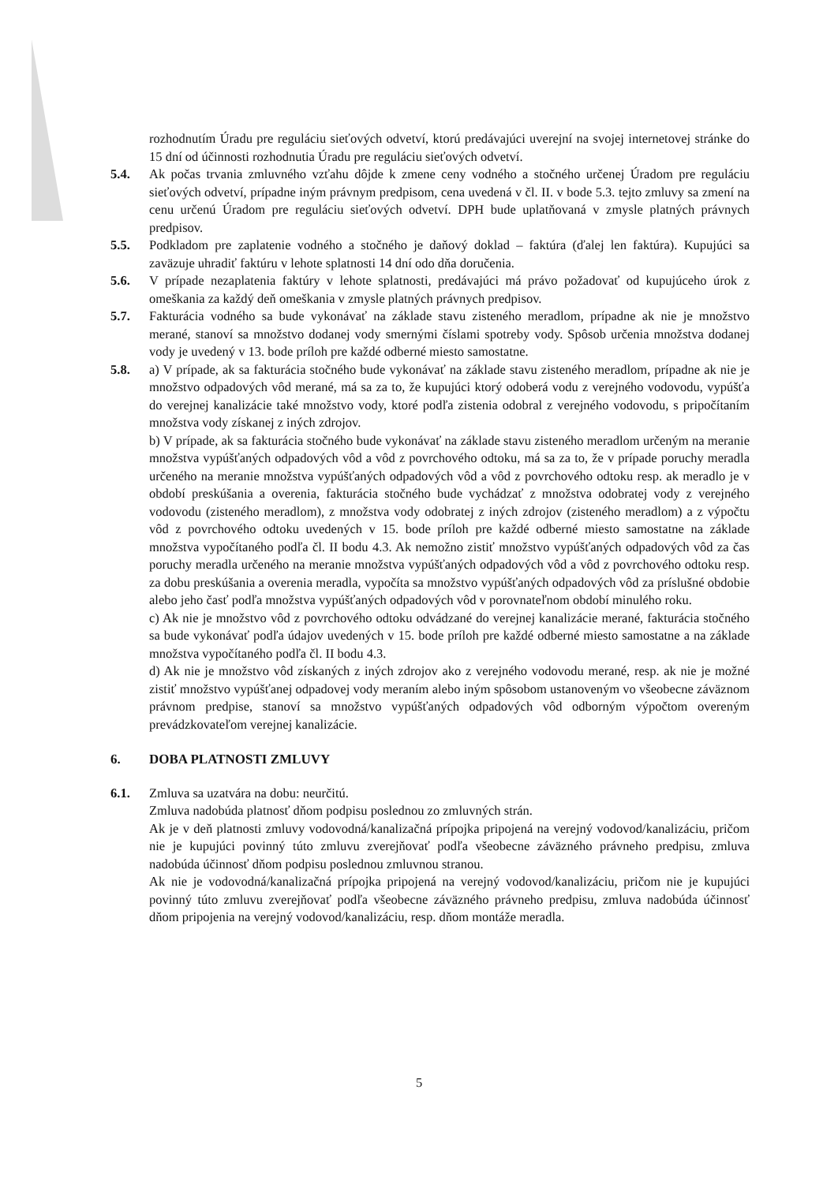rozhodnutím Úradu pre reguláciu sieťových odvetví, ktorú predávajúci uverejní na svojej internetovej stránke do 15 dní od účinnosti rozhodnutia Úradu pre reguláciu sieťových odvetví.
5.4. Ak počas trvania zmluvného vzťahu dôjde k zmene ceny vodného a stočného určenej Úradom pre reguláciu sieťových odvetví, prípadne iným právnym predpisom, cena uvedená v čl. II. v bode 5.3. tejto zmluvy sa zmení na cenu určenú Úradom pre reguláciu sieťových odvetví. DPH bude uplatňovaná v zmysle platných právnych predpisov.
5.5. Podkladom pre zaplatenie vodného a stočného je daňový doklad – faktúra (ďalej len faktúra). Kupujúci sa zaväzuje uhradiť faktúru v lehote splatnosti 14 dní odo dňa doručenia.
5.6. V prípade nezaplatenia faktúry v lehote splatnosti, predávajúci má právo požadovať od kupujúceho úrok z omeškania za každý deň omeškania v zmysle platných právnych predpisov.
5.7. Fakturácia vodného sa bude vykonávať na základe stavu zisteného meradlom, prípadne ak nie je množstvo merané, stanoví sa množstvo dodanej vody smernými číslami spotreby vody. Spôsob určenia množstva dodanej vody je uvedený v 13. bode príloh pre každé odberné miesto samostatne.
5.8. a) V prípade, ak sa fakturácia stočného bude vykonávať na základe stavu zisteného meradlom, prípadne ak nie je množstvo odpadových vôd merané, má sa za to, že kupujúci ktorý odoberá vodu z verejného vodovodu, vypúšťa do verejnej kanalizácie také množstvo vody, ktoré podľa zistenia odobral z verejného vodovodu, s pripočítaním množstva vody získanej z iných zdrojov.
b) V prípade, ak sa fakturácia stočného bude vykonávať na základe stavu zisteného meradlom určeným na meranie množstva vypúšťaných odpadových vôd a vôd z povrchového odtoku, má sa za to, že v prípade poruchy meradla určeného na meranie množstva vypúšťaných odpadových vôd a vôd z povrchového odtoku resp. ak meradlo je v období preskúšania a overenia, fakturácia stočného bude vychádzať z množstva odobratej vody z verejného vodovodu (zisteného meradlom), z množstva vody odobratej z iných zdrojov (zisteného meradlom) a z výpočtu vôd z povrchového odtoku uvedených v 15. bode príloh pre každé odberné miesto samostatne na základe množstva vypočítaného podľa čl. II bodu 4.3. Ak nemožno zistiť množstvo vypúšťaných odpadových vôd za čas poruchy meradla určeného na meranie množstva vypúšťaných odpadových vôd a vôd z povrchového odtoku resp. za dobu preskúšania a overenia meradla, vypočíta sa množstvo vypúšťaných odpadových vôd za príslušné obdobie alebo jeho časť podľa množstva vypúšťaných odpadových vôd v porovnateľnom období minulého roku.
c) Ak nie je množstvo vôd z povrchového odtoku odvádzané do verejnej kanalizácie merané, fakturácia stočného sa bude vykonávať podľa údajov uvedených v 15. bode príloh pre každé odberné miesto samostatne a na základe množstva vypočítaného podľa čl. II bodu 4.3.
d) Ak nie je množstvo vôd získaných z iných zdrojov ako z verejného vodovodu merané, resp. ak nie je možné zistiť množstvo vypúšťanej odpadovej vody meraním alebo iným spôsobom ustanoveným vo všeobecne záväznom právnom predpise, stanoví sa množstvo vypúšťaných odpadových vôd odborným výpočtom overeným prevádzkovateľom verejnej kanalizácie.
6. DOBA PLATNOSTI ZMLUVY
6.1. Zmluva sa uzatvára na dobu: neurčitú.
Zmluva nadobúda platnosť dňom podpisu poslednou zo zmluvných strán.
Ak je v deň platnosti zmluvy vodovodná/kanalizačná prípojka pripojená na verejný vodovod/kanalizáciu, pričom nie je kupujúci povinný túto zmluvu zverejňovať podľa všeobecne záväzného právneho predpisu, zmluva nadobúda účinnosť dňom podpisu poslednou zmluvnou stranou.
Ak nie je vodovodná/kanalizačná prípojka pripojená na verejný vodovod/kanalizáciu, pričom nie je kupujúci povinný túto zmluvu zverejňovať podľa všeobecne záväzného právneho predpisu, zmluva nadobúda účinnosť dňom pripojenia na verejný vodovod/kanalizáciu, resp. dňom montáže meradla.
5